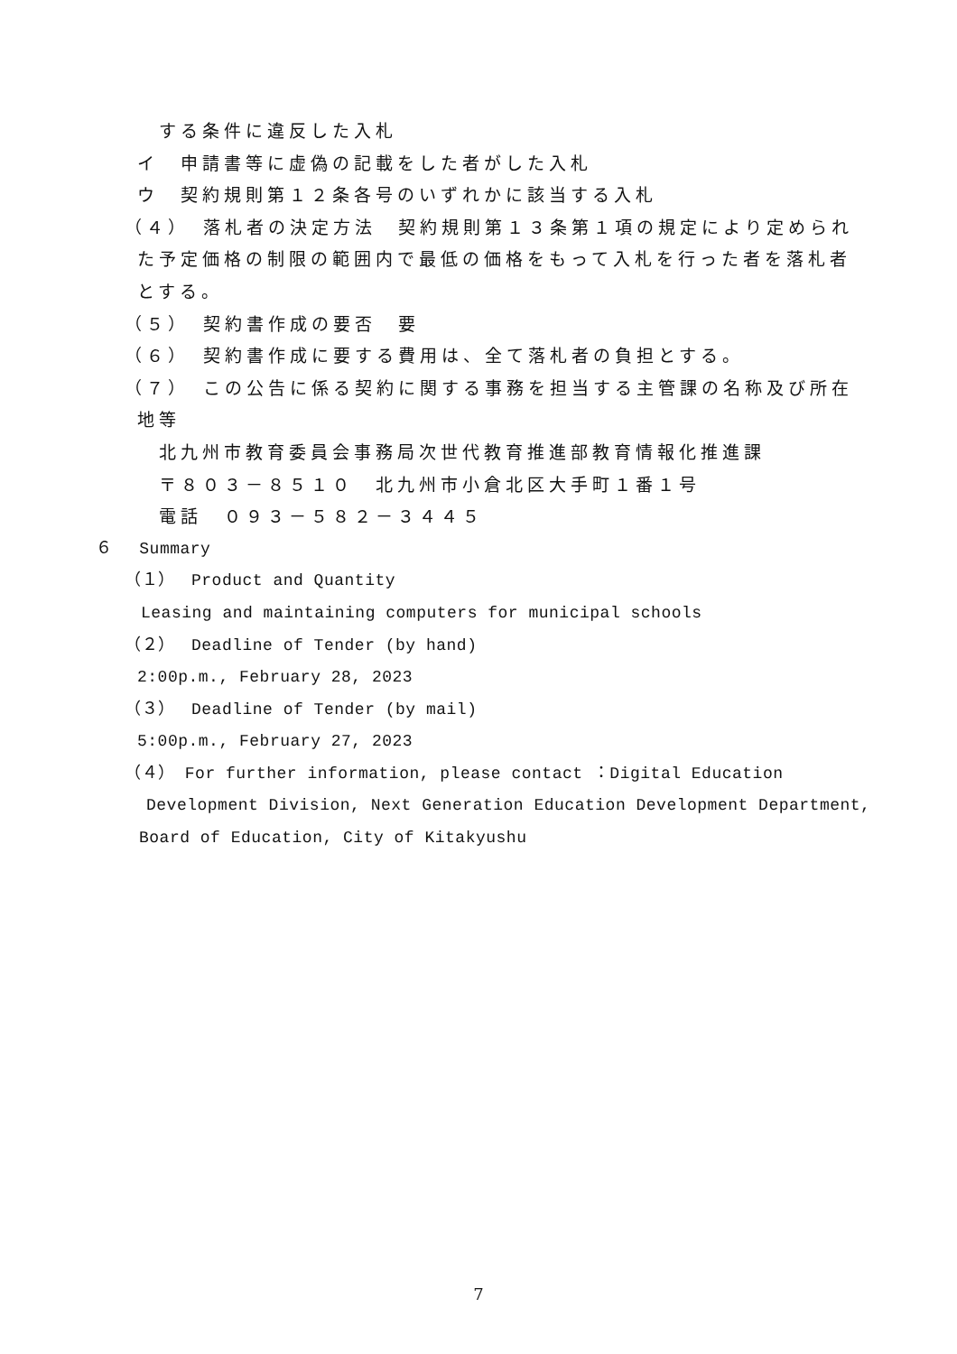する条件に違反した入札
イ　申請書等に虚偽の記載をした者がした入札
ウ　契約規則第１２条各号のいずれかに該当する入札
（４）　落札者の決定方法　契約規則第１３条第１項の規定により定められ
た予定価格の制限の範囲内で最低の価格をもって入札を行った者を落札者
とする。
（５）　契約書作成の要否　要
（６）　契約書作成に要する費用は、全て落札者の負担とする。
（７）　この公告に係る契約に関する事務を担当する主管課の名称及び所在
地等
北九州市教育委員会事務局次世代教育推進部教育情報化推進課
〒８０３－８５１０　北九州市小倉北区大手町１番１号
電話　０９３－５８２－３４４５
６　 Summary
（１）　Product and Quantity
Leasing and maintaining computers for municipal schools
（２）　Deadline of Tender (by hand)
2:00p.m., February 28, 2023
（３）　Deadline of Tender (by mail)
5:00p.m., February 27, 2023
（４） For further information, please contact ：Digital Education
Development Division, Next Generation Education Development Department,
Board of Education, City of Kitakyushu
7